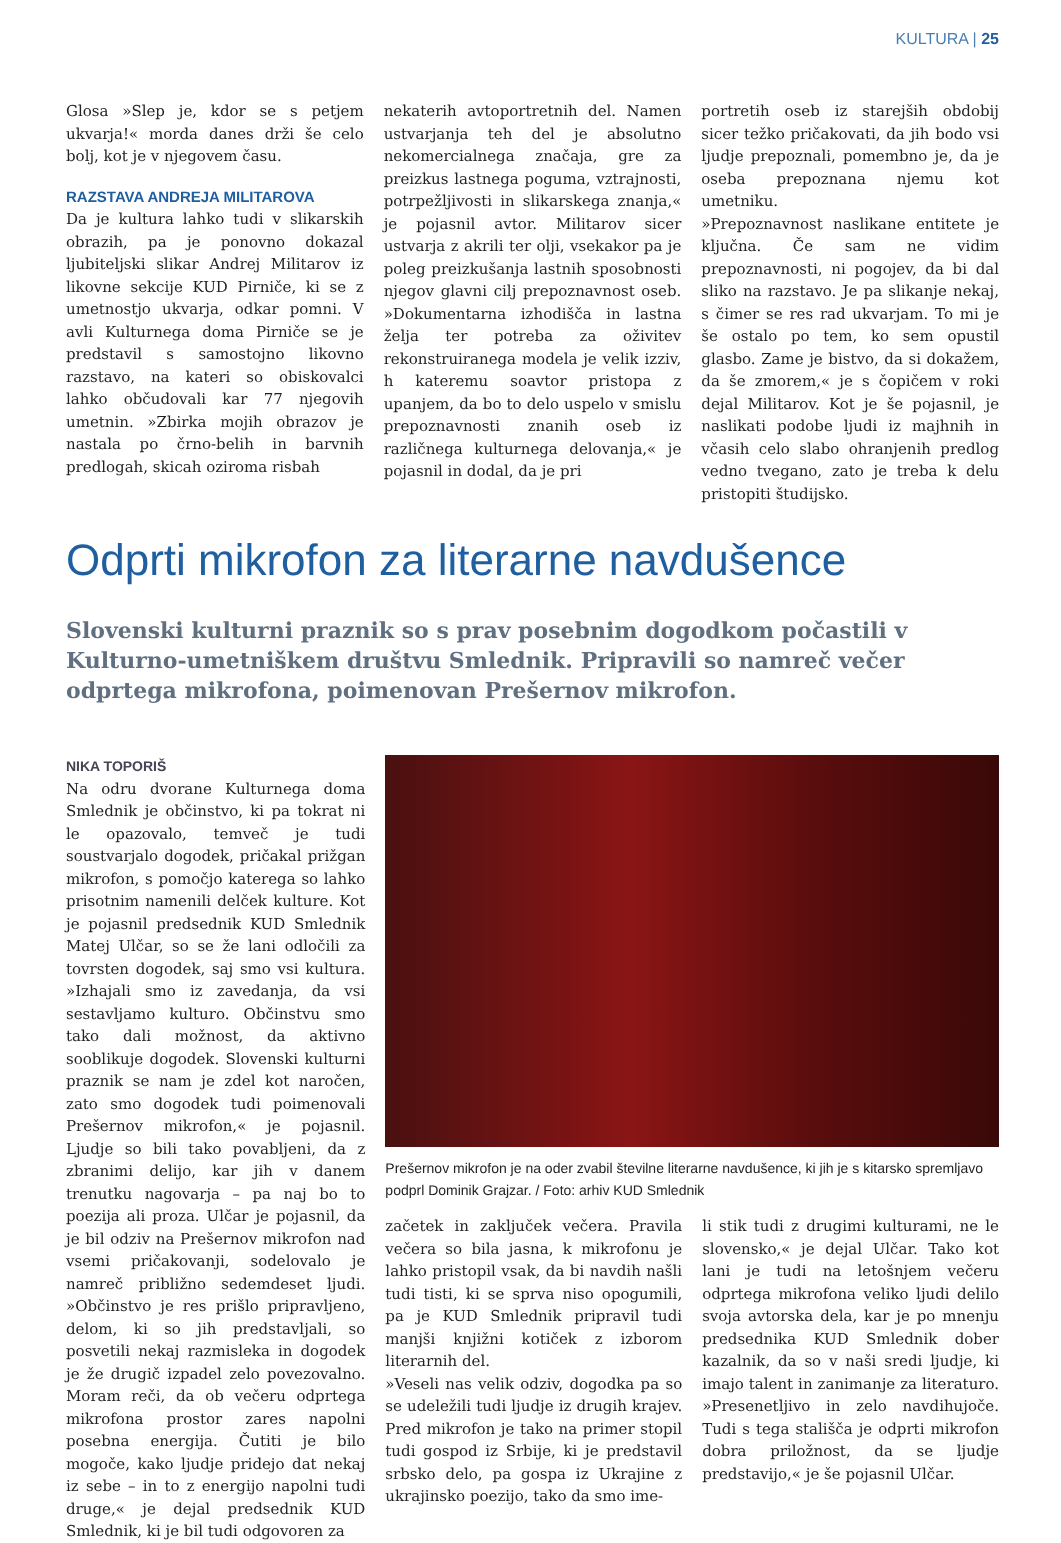KULTURA | 25
Glosa »Slep je, kdor se s petjem ukvarja!« morda danes drži še celo bolj, kot je v njegovem času.
RAZSTAVA ANDREJA MILITAROVA
Da je kultura lahko tudi v slikarskih obrazih, pa je ponovno dokazal ljubiteljski slikar Andrej Militarov iz likovne sekcije KUD Pirniče, ki se z umetnostjo ukvarja, odkar pomni. V avli Kulturnega doma Pirniče se je predstavil s samostojno likovno razstavo, na kateri so obiskovalci lahko občudovali kar 77 njegovih umetnin. »Zbirka mojih obrazov je nastala po črno-belih in barvnih predlogah, skicah oziroma risbah
nekaterih avtoportretnih del. Namen ustvarjanja teh del je absolutno nekomercialnega značaja, gre za preizkus lastnega poguma, vztrajnosti, potrpežljivosti in slikarskega znanja,« je pojasnil avtor. Militarov sicer ustvarja z akrili ter olji, vsekakor pa je poleg preizkušanja lastnih sposobnosti njegov glavni cilj prepoznavnost oseb. »Dokumentarna izhodišča in lastna želja ter potreba za oživitev rekonstruiranega modela je velik izziv, h kateremu soavtor pristopa z upanjem, da bo to delo uspelo v smislu prepoznavnosti znanih oseb iz različnega kulturnega delovanja,« je pojasnil in dodal, da je pri
portretih oseb iz starejših obdobij sicer težko pričakovati, da jih bodo vsi ljudje prepoznali, pomembno je, da je oseba prepoznana njemu kot umetniku.
»Prepoznavnost naslikane entitete je ključna. Če sam ne vidim prepoznavnosti, ni pogojev, da bi dal sliko na razstavo. Je pa slikanje nekaj, s čimer se res rad ukvarjam. To mi je še ostalo po tem, ko sem opustil glasbo. Zame je bistvo, da si dokažem, da še zmorem,« je s čopičem v roki dejal Militarov. Kot je še pojasnil, je naslikati podobe ljudi iz majhnih in včasih celo slabo ohranjenih predlog vedno tvegano, zato je treba k delu pristopiti študijsko.
Odprti mikrofon za literarne navdušence
Slovenski kulturni praznik so s prav posebnim dogodkom počastili v Kulturno-umetniškem društvu Smlednik. Pripravili so namreč večer odprtega mikrofona, poimenovan Prešernov mikrofon.
NIKA TOPORIŠ
Na odru dvorane Kulturnega doma Smlednik je občinstvo, ki pa tokrat ni le opazovalo, temveč je tudi soustvarjalo dogodek, pričakal prižgan mikrofon, s pomočjo katerega so lahko prisotnim namenili delček kulture. Kot je pojasnil predsednik KUD Smlednik Matej Ulčar, so se že lani odločili za tovrsten dogodek, saj smo vsi kultura. »Izhajali smo iz zavedanja, da vsi sestavljamo kulturo. Občinstvu smo tako dali možnost, da aktivno sooblikuje dogodek. Slovenski kulturni praznik se nam je zdel kot naročen, zato smo dogodek tudi poimenovali Prešernov mikrofon,« je pojasnil. Ljudje so bili tako povabljeni, da z zbranimi delijo, kar jih v danem trenutku nagovarja – pa naj bo to poezija ali proza. Ulčar je pojasnil, da je bil odziv na Prešernov mikrofon nad vsemi pričakovanji, sodelovalo je namreč približno sedemdeset ljudi. »Občinstvo je res prišlo pripravljeno, delom, ki so jih predstavljali, so posvetili nekaj razmisleka in dogodek je že drugič izpadel zelo povezovalno. Moram reči, da ob večeru odprtega mikrofona prostor zares napolni posebna energija. Čutiti je bilo mogoče, kako ljudje pridejo dat nekaj iz sebe – in to z energijo napolni tudi druge,« je dejal predsednik KUD Smlednik, ki je bil tudi odgovoren za
Prešernov mikrofon je na oder zvabil številne literarne navdušence, ki jih je s kitarsko spremljavo podprl Dominik Grajzar. / Foto: arhiv KUD Smlednik
začetek in zaključek večera. Pravila večera so bila jasna, k mikrofonu je lahko pristopil vsak, da bi navdih našli tudi tisti, ki se sprva niso opogumili, pa je KUD Smlednik pripravil tudi manjši knjižni kotiček z izborom literarnih del.
»Veseli nas velik odziv, dogodka pa so se udeležili tudi ljudje iz drugih krajev. Pred mikrofon je tako na primer stopil tudi gospod iz Srbije, ki je predstavil srbsko delo, pa gospa iz Ukrajine z ukrajinsko poezijo, tako da smo ime-
li stik tudi z drugimi kulturami, ne le slovensko,« je dejal Ulčar. Tako kot lani je tudi na letošnjem večeru odprtega mikrofona veliko ljudi delilo svoja avtorska dela, kar je po mnenju predsednika KUD Smlednik dober kazalnik, da so v naši sredi ljudje, ki imajo talent in zanimanje za literaturo. »Presenetljivo in zelo navdihujoče. Tudi s tega stališča je odprti mikrofon dobra priložnost, da se ljudje predstavijo,« je še pojasnil Ulčar.